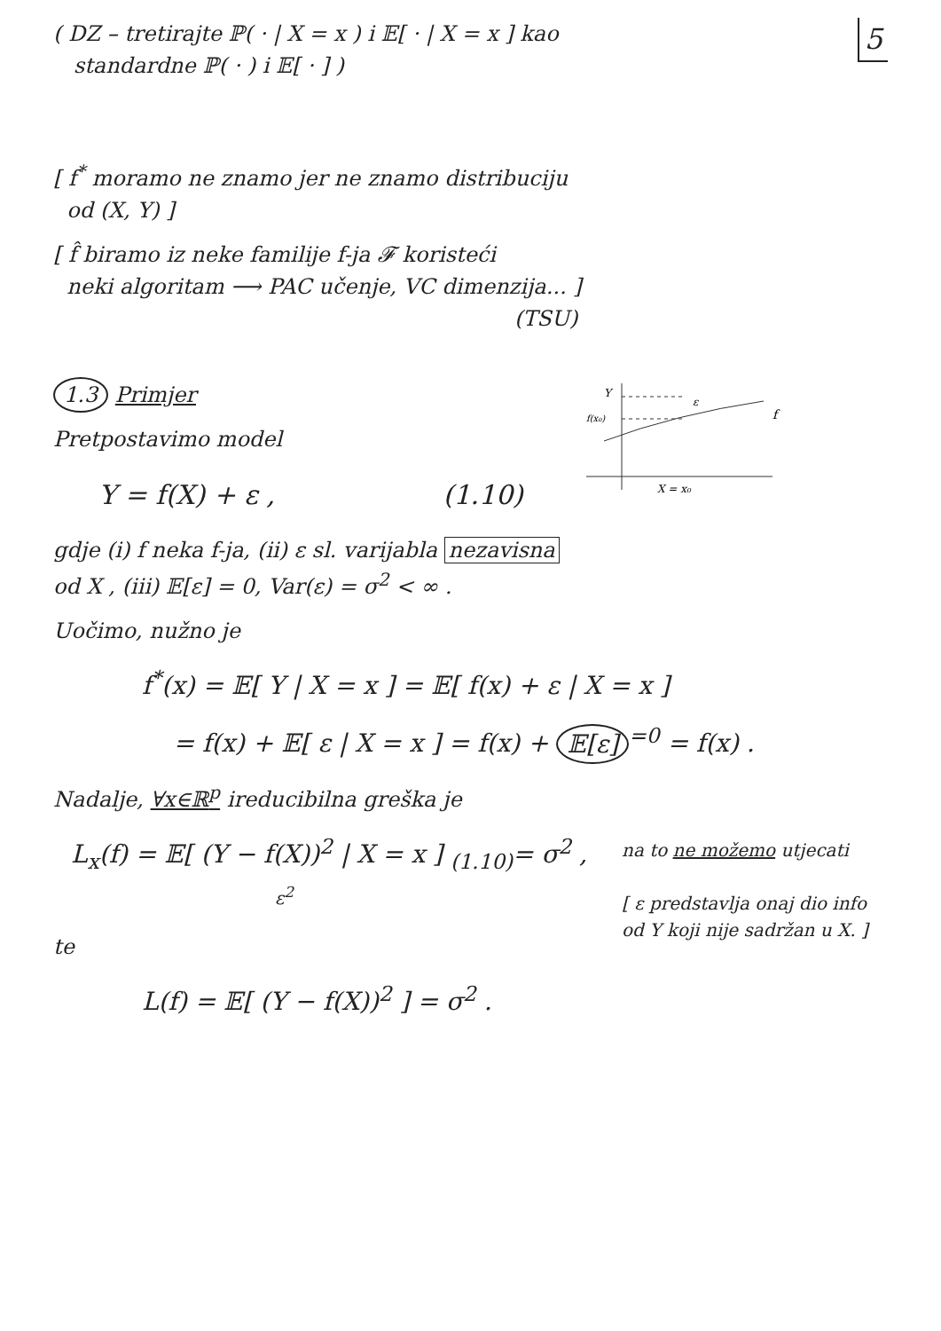5
( DZ – tretirajte ℙ( · | X = x ) i 𝔼[ · | X = x ] kao
standardne ℙ( · ) i 𝔼[ · ] )
[ f<sup>*</sup> moramo ne znamo jer ne znamo distribuciju
od (X, Y) ]
[ f̂ biramo iz neke familije f-ja 𝓕 koristeći
neki algoritam ⟶ PAC učenje, VC dimenzija... ]
(TSU)
Y
f(x₀)
ε
f
X = x₀
1.3 Primjer
Pretpostavimo model
Y = f(X) + ε , (1.10)
gdje (i) f neka f-ja, (ii) ε sl. varijabla nezavisna
od X , (iii) 𝔼[ε] = 0, Var(ε) = σ<sup>2</sup> < ∞ .
Uočimo, nužno je
f<sup>*</sup>(x) = 𝔼[ Y | X = x ] = 𝔼[ f(x) + ε | X = x ]
= f(x) + 𝔼[ ε | X = x ] = f(x) + 𝔼[ε]<sup>=0</sup> = f(x) .
Nadalje, ∀x∈ℝ<sup>p</sup> ireducibilna greška je
na to ne možemo utjecati
[ ε predstavlja onaj dio info od Y koji nije sadržan u X. ]
L<sub>x</sub>(f) = 𝔼[ (Y − f(X))<sup>2</sup> | X = x ] <sub>(1.10)</sub>= σ<sup>2</sup> ,
ε<sup>2</sup>
te
L(f) = 𝔼[ (Y − f(X))<sup>2</sup> ] = σ<sup>2</sup> .